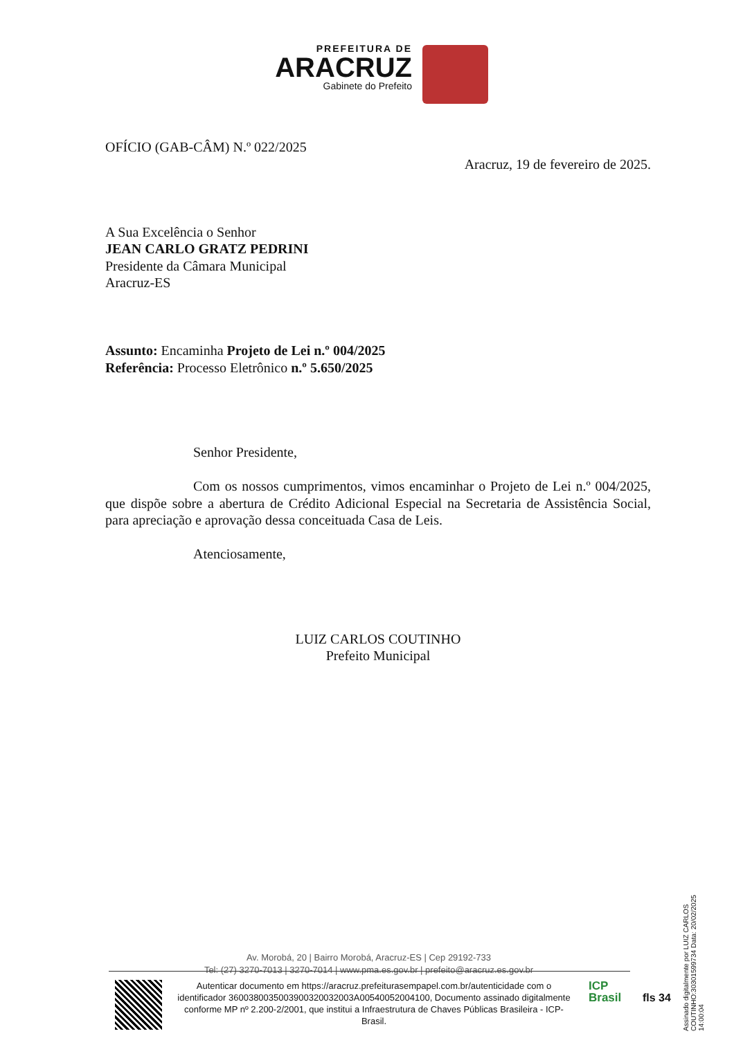PREFEITURA DE
ARACRUZ
Gabinete do Prefeito
OFÍCIO (GAB-CÂM) N.º 022/2025
Aracruz, 19 de fevereiro de 2025.
A Sua Excelência o Senhor
JEAN CARLO GRATZ PEDRINI
Presidente da Câmara Municipal
Aracruz-ES
Assunto: Encaminha Projeto de Lei n.º 004/2025
Referência: Processo Eletrônico n.º 5.650/2025
Senhor Presidente,
Com os nossos cumprimentos, vimos encaminhar o Projeto de Lei n.º 004/2025, que dispõe sobre a abertura de Crédito Adicional Especial na Secretaria de Assistência Social, para apreciação e aprovação dessa conceituada Casa de Leis.
Atenciosamente,
LUIZ CARLOS COUTINHO
Prefeito Municipal
Av. Morobá, 20 | Bairro Morobá, Aracruz-ES | Cep 29192-733
Tel: (27) 3270-7013 | 3270-7014 | www.pma.es.gov.br | prefeito@aracruz.es.gov.br
Autenticar documento em https://aracruz.prefeiturasempapel.com.br/autenticidade com o identificador 3600380035003900320032003A00540052004100, Documento assinado digitalmente conforme MP nº 2.200-2/2001, que institui a Infraestrutura de Chaves Públicas Brasileira - ICP-Brasil.
ICP
Brasil
fls 34
Assinado digitalmente por LUIZ CARLOS COUTINHO:30301599734 Data: 20/02/2025 14:00:04